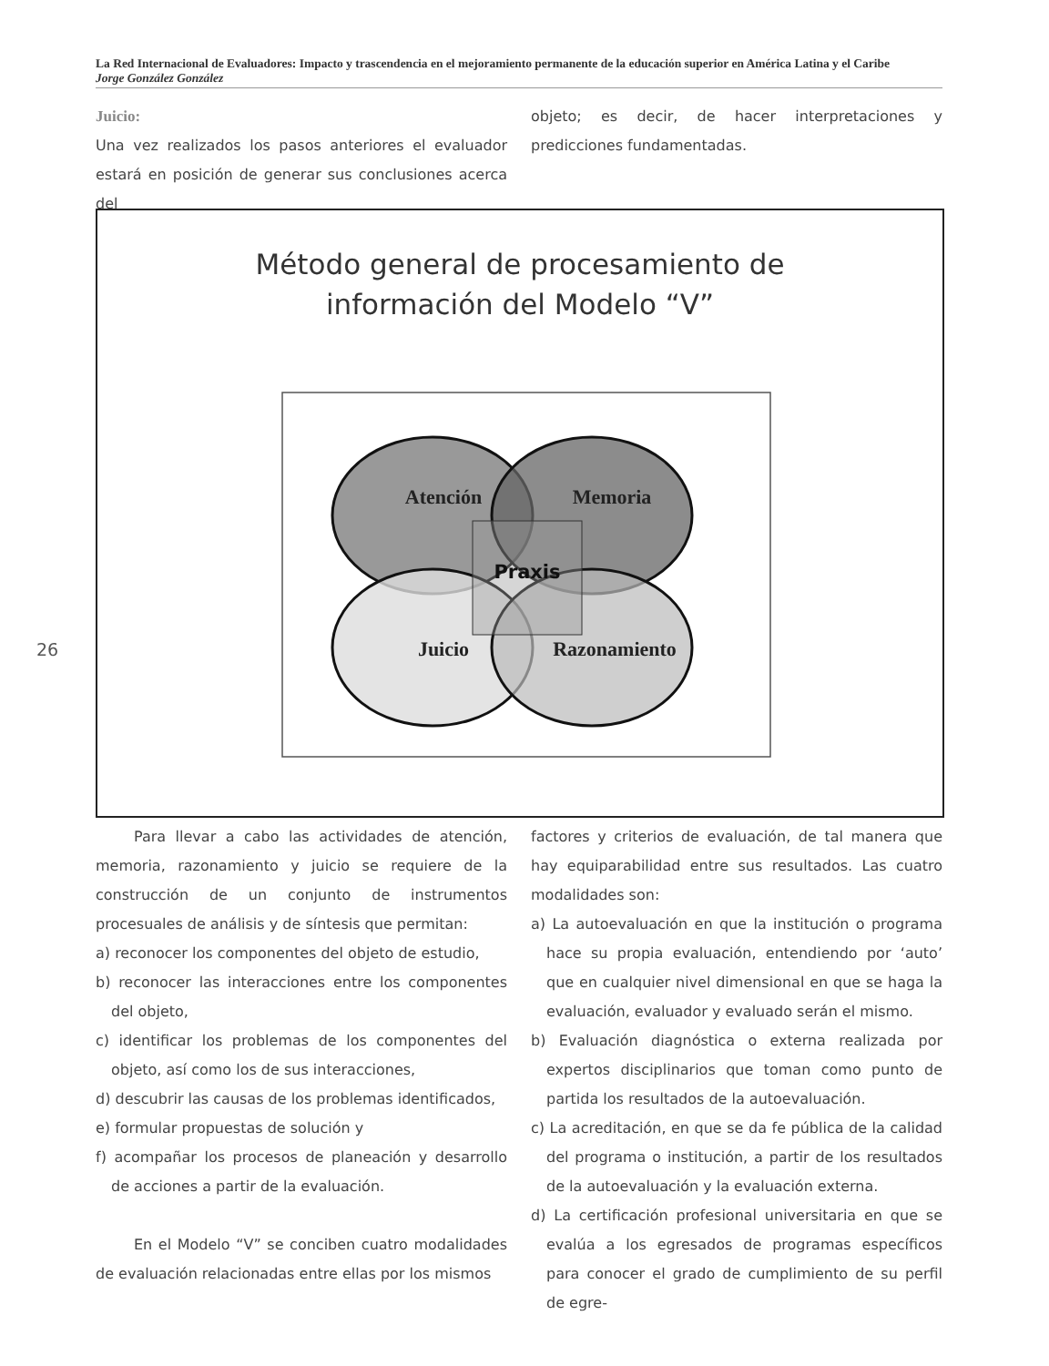La Red Internacional de Evaluadores: Impacto y trascendencia en el mejoramiento permanente de la educación superior en América Latina y el Caribe
Jorge González González
Juicio:
Una vez realizados los pasos anteriores el evaluador estará en posición de generar sus conclusiones acerca del
objeto; es decir, de hacer interpretaciones y predicciones fundamentadas.
Método general de procesamiento de
información del Modelo “V”
Atención
Memoria
Praxis
Juicio
Razonamiento
26
Para llevar a cabo las actividades de atención, memoria, razonamiento y juicio se requiere de la construcción de un conjunto de instrumentos procesuales de análisis y de síntesis que permitan:
a) reconocer los componentes del objeto de estudio,
b) reconocer las interacciones entre los componentes del objeto,
c) identificar los problemas de los componentes del objeto, así como los de sus interacciones,
d) descubrir las causas de los problemas identificados,
e) formular propuestas de solución y
f) acompañar los procesos de planeación y desarrollo de acciones a partir de la evaluación.
En el Modelo “V” se conciben cuatro modalidades de evaluación relacionadas entre ellas por los mismos
factores y criterios de evaluación, de tal manera que hay equiparabilidad entre sus resultados. Las cuatro modalidades son:
a) La autoevaluación en que la institución o programa hace su propia evaluación, entendiendo por ‘auto’ que en cualquier nivel dimensional en que se haga la evaluación, evaluador y evaluado serán el mismo.
b) Evaluación diagnóstica o externa realizada por expertos disciplinarios que toman como punto de partida los resultados de la autoevaluación.
c) La acreditación, en que se da fe pública de la calidad del programa o institución, a partir de los resultados de la autoevaluación y la evaluación externa.
d) La certificación profesional universitaria en que se evalúa a los egresados de programas específicos para conocer el grado de cumplimiento de su perfil de egre-